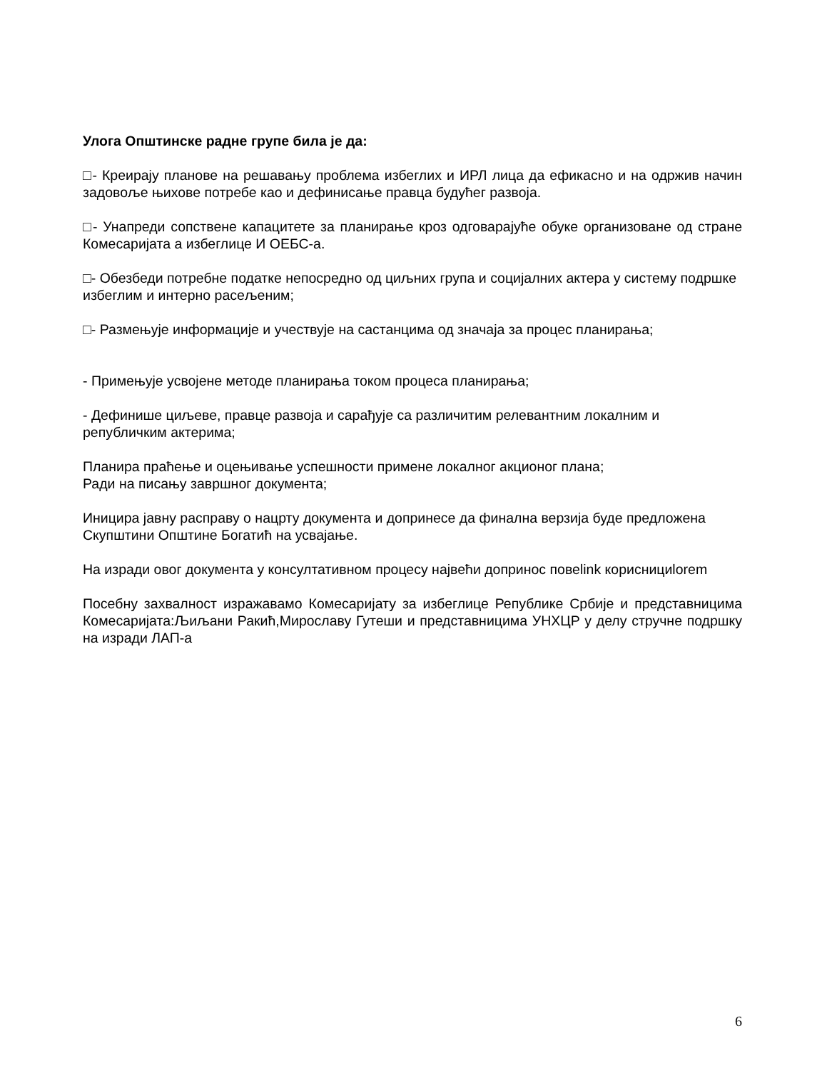Улога Општинске радне групе била је да:
□- Креирају планове на решавању проблема избеглих и ИРЛ лица да ефикасно и на одржив начин задовоље њихове потребе као и дефинисање правца будућег развоја.
□- Унапреди сопствене капацитете за планирање кроз одговарајуће обуке организоване од стране Комесаријата а избеглице И ОЕБС-а.
□- Обезбеди потребне податке непосредно од циљних група и социјалних актера у систему подршке избеглим и интерно расељеним;
□- Размењује информације и учествује на састанцима од значаја за процес планирања;
- Примењује усвојене методе планирања током процеса планирања;
- Дефинише циљеве, правце развоја и сарађује са различитим релевантним локалним и републичким актерима;
Планира праћење и оцењивање успешности примене локалног акционог плана;
Ради на писању завршног документа;
Иницира јавну расправу о нацрту документа и допринесе да финална верзија буде предложена Скупштини Општине Богатић на усвајање.
На изради овог документа у консултативном процесу највећи допринос повеlink кориснициlorem
Посебну захвалност изражавамо Комесаријату за избеглице Републике Србије и представницима Комесаријата:Љиљани Ракић,Мирославу Гутеши и представницима УНХЦР у делу стручне подршку на изради ЛАП-а
6